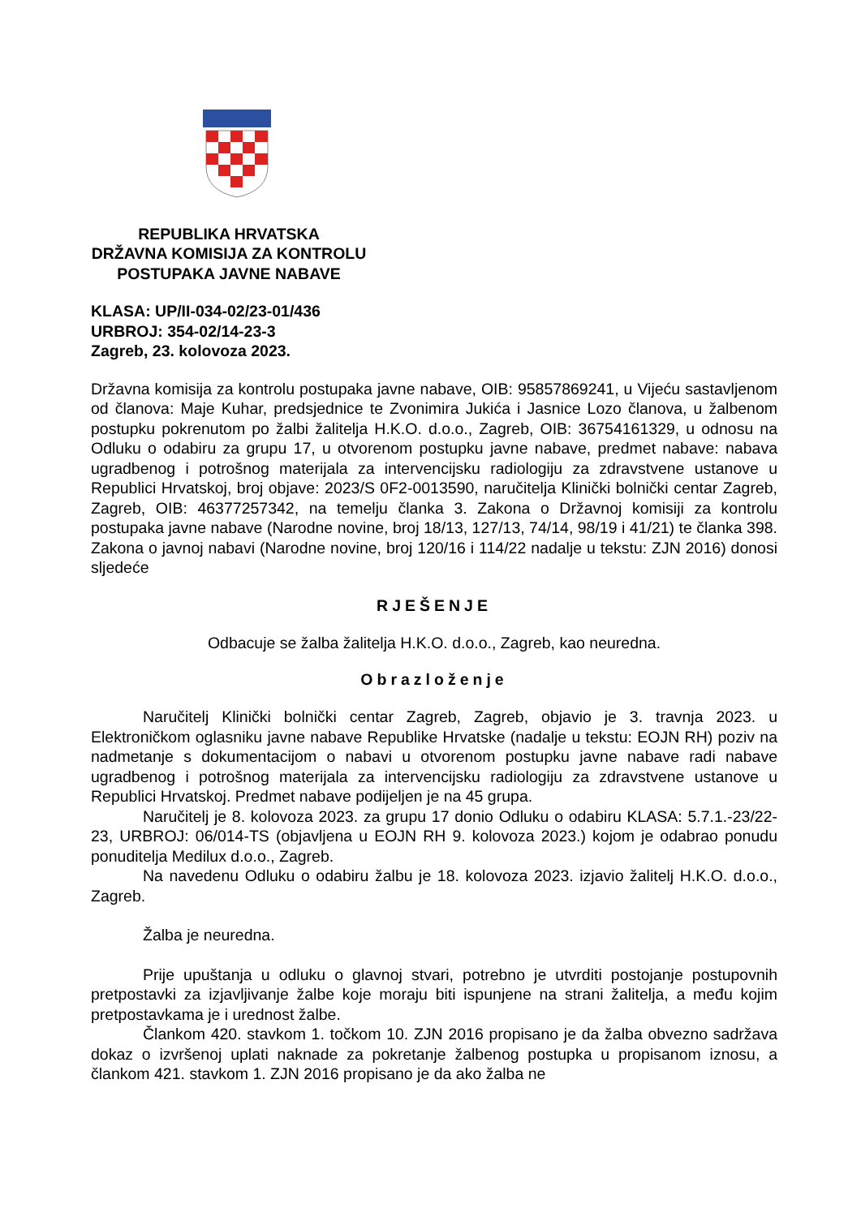REPUBLIKA HRVATSKA
DRŽAVNA KOMISIJA ZA KONTROLU
POSTUPAKA JAVNE NABAVE
KLASA: UP/II-034-02/23-01/436
URBROJ: 354-02/14-23-3
Zagreb, 23. kolovoza 2023.
Državna komisija za kontrolu postupaka javne nabave, OIB: 95857869241, u Vijeću sastavljenom od članova: Maje Kuhar, predsjednice te Zvonimira Jukića i Jasnice Lozo članova, u žalbenom postupku pokrenutom po žalbi žalitelja H.K.O. d.o.o., Zagreb, OIB: 36754161329, u odnosu na Odluku o odabiru za grupu 17, u otvorenom postupku javne nabave, predmet nabave: nabava ugradbenog i potrošnog materijala za intervencijsku radiologiju za zdravstvene ustanove u Republici Hrvatskoj, broj objave: 2023/S 0F2-0013590, naručitelja Klinički bolnički centar Zagreb, Zagreb, OIB: 46377257342, na temelju članka 3. Zakona o Državnoj komisiji za kontrolu postupaka javne nabave (Narodne novine, broj 18/13, 127/13, 74/14, 98/19 i 41/21) te članka 398. Zakona o javnoj nabavi (Narodne novine, broj 120/16 i 114/22 nadalje u tekstu: ZJN 2016) donosi sljedeće
RJEŠENJE
Odbacuje se žalba žalitelja H.K.O. d.o.o., Zagreb, kao neuredna.
Obrazloženje
Naručitelj Klinički bolnički centar Zagreb, Zagreb, objavio je 3. travnja 2023. u Elektroničkom oglasniku javne nabave Republike Hrvatske (nadalje u tekstu: EOJN RH) poziv na nadmetanje s dokumentacijom o nabavi u otvorenom postupku javne nabave radi nabave ugradbenog i potrošnog materijala za intervencijsku radiologiju za zdravstvene ustanove u Republici Hrvatskoj. Predmet nabave podijeljen je na 45 grupa.
Naručitelj je 8. kolovoza 2023. za grupu 17 donio Odluku o odabiru KLASA: 5.7.1.-23/22-23, URBROJ: 06/014-TS (objavljena u EOJN RH 9. kolovoza 2023.) kojom je odabrao ponudu ponuditelja Medilux d.o.o., Zagreb.
Na navedenu Odluku o odabiru žalbu je 18. kolovoza 2023. izjavio žalitelj H.K.O. d.o.o., Zagreb.
Žalba je neuredna.
Prije upuštanja u odluku o glavnoj stvari, potrebno je utvrditi postojanje postupovnih pretpostavki za izjavljivanje žalbe koje moraju biti ispunjene na strani žalitelja, a među kojim pretpostavkama je i urednost žalbe.
Člankom 420. stavkom 1. točkom 10. ZJN 2016 propisano je da žalba obvezno sadržava dokaz o izvršenoj uplati naknade za pokretanje žalbenog postupka u propisanom iznosu, a člankom 421. stavkom 1. ZJN 2016 propisano je da ako žalba ne